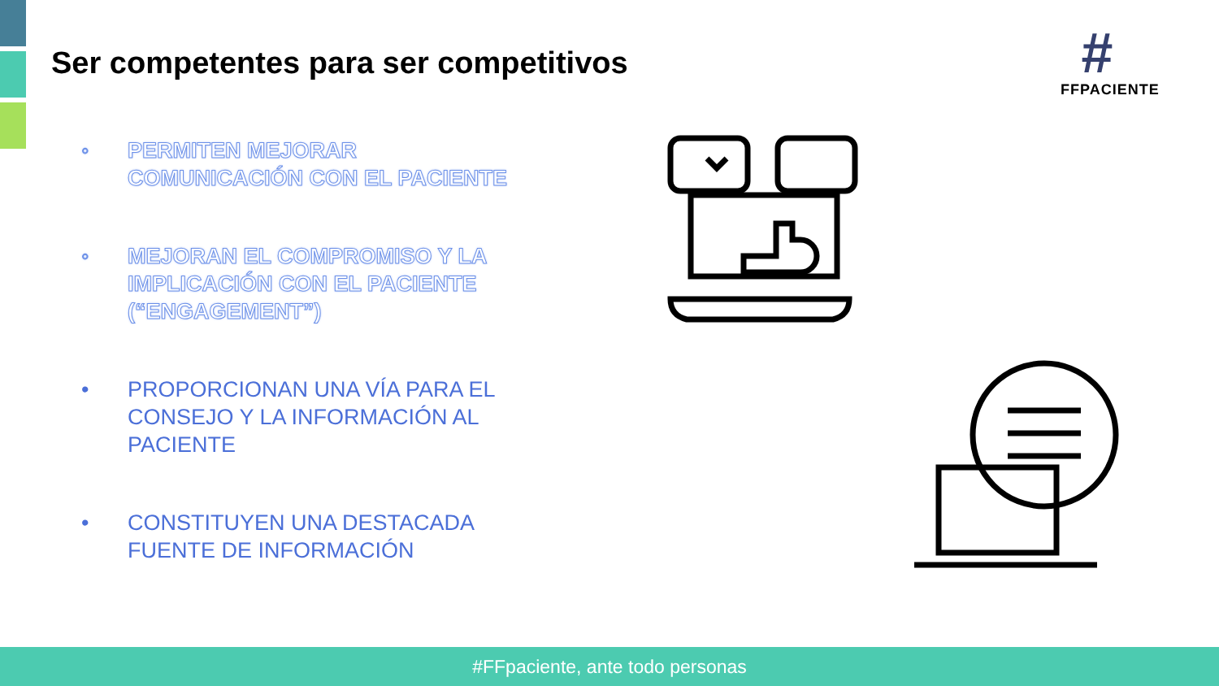Ser competentes para ser competitivos
#
FFPACIENTE
◦ PERMITEN MEJORAR COMUNICACIÓN CON EL PACIENTE
◦ MEJORAN EL COMPROMISO Y LA IMPLICACIÓN CON EL PACIENTE (“ENGAGEMENT”)
• PROPORCIONAN UNA VÍA PARA EL CONSEJO Y LA INFORMACIÓN AL PACIENTE
• CONSTITUYEN UNA DESTACADA FUENTE DE INFORMACIÓN
#FFpaciente, ante todo personas